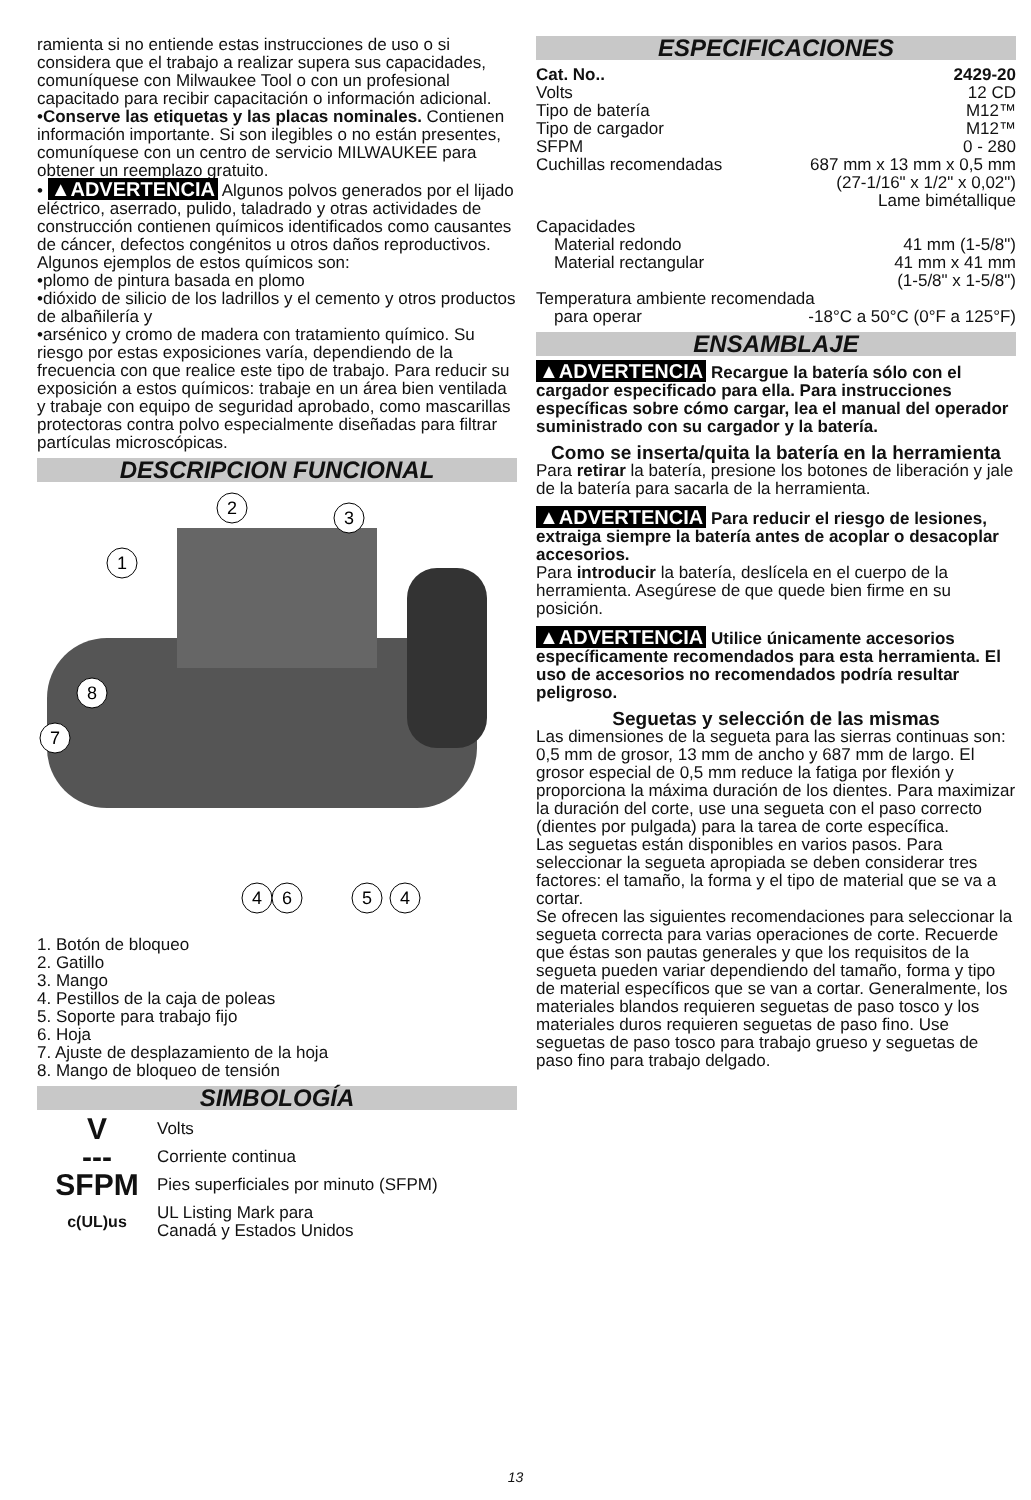ramienta si no entiende estas instrucciones de uso o si considera que el trabajo a realizar supera sus capacidades, comuníquese con Milwaukee Tool o con un profesional capacitado para recibir capacitación o información adicional.
•Conserve las etiquetas y las placas nominales. Contienen información importante. Si son ilegibles o no están presentes, comuníquese con un centro de servicio MILWAUKEE para obtener un reemplazo gratuito.
• ▲ADVERTENCIA Algunos polvos generados por el lijado eléctrico, aserrado, pulido, taladrado y otras actividades de construcción contienen químicos identificados como causantes de cáncer, defectos congénitos u otros daños reproductivos. Algunos ejemplos de estos químicos son:
•plomo de pintura basada en plomo
•dióxido de silicio de los ladrillos y el cemento y otros productos de albañilería y
•arsénico y cromo de madera con tratamiento químico. Su riesgo por estas exposiciones varía, dependiendo de la frecuencia con que realice este tipo de trabajo. Para reducir su exposición a estos químicos: trabaje en un área bien ventilada y trabaje con equipo de seguridad aprobado, como mascarillas protectoras contra polvo especialmente diseñadas para filtrar partículas microscópicas.
DESCRIPCION FUNCIONAL
2
3
1
8
7
4
6
5
4
1. Botón de bloqueo
2. Gatillo
3. Mango
4. Pestillos de la caja de poleas
5. Soporte para trabajo fijo
6. Hoja
7. Ajuste de desplazamiento de la hoja
8. Mango de bloqueo de tensión
SIMBOLOGÍA
V Volts
--- Corriente continua
SFPM Pies superficiales por minuto (SFPM)
c(UL)us UL Listing Mark para
Canadá y Estados Unidos
ESPECIFICACIONES
Cat. No.. 2429-20
Volts 12 CD
Tipo de batería M12™
Tipo de cargador M12™
SFPM 0 - 280
Cuchillas recomendadas 687 mm x 13 mm x 0,5 mm
(27-1/16" x 1/2" x 0,02")
Lame bimétallique
Capacidades
Material redondo 41 mm (1-5/8")
Material rectangular 41 mm x 41 mm
(1-5/8" x 1-5/8")
Temperatura ambiente recomendada
para operar -18°C a 50°C (0°F a 125°F)
ENSAMBLAJE
▲ADVERTENCIA Recargue la batería sólo con el cargador especificado para ella. Para instrucciones específicas sobre cómo cargar, lea el manual del operador suministrado con su cargador y la batería.
Como se inserta/quita la batería en la herramienta
Para retirar la batería, presione los botones de liberación y jale de la batería para sacarla de la herramienta.
▲ADVERTENCIA Para reducir el riesgo de lesiones, extraiga siempre la batería antes de acoplar o desacoplar accesorios.
Para introducir la batería, deslícela en el cuerpo de la herramienta. Asegúrese de que quede bien firme en su posición.
▲ADVERTENCIA Utilice únicamente accesorios específicamente recomendados para esta herramienta. El uso de accesorios no recomendados podría resultar peligroso.
Seguetas y selección de las mismas
Las dimensiones de la segueta para las sierras continuas son: 0,5 mm de grosor, 13 mm de ancho y 687 mm de largo. El grosor especial de 0,5 mm reduce la fatiga por flexión y proporciona la máxima duración de los dientes. Para maximizar la duración del corte, use una segueta con el paso correcto (dientes por pulgada) para la tarea de corte específica.
Las seguetas están disponibles en varios pasos. Para seleccionar la segueta apropiada se deben considerar tres factores: el tamaño, la forma y el tipo de material que se va a cortar.
Se ofrecen las siguientes recomendaciones para seleccionar la segueta correcta para varias operaciones de corte. Recuerde que éstas son pautas generales y que los requisitos de la segueta pueden variar dependiendo del tamaño, forma y tipo de material específicos que se van a cortar. Generalmente, los materiales blandos requieren seguetas de paso tosco y los materiales duros requieren seguetas de paso fino. Use seguetas de paso tosco para trabajo grueso y seguetas de paso fino para trabajo delgado.
13